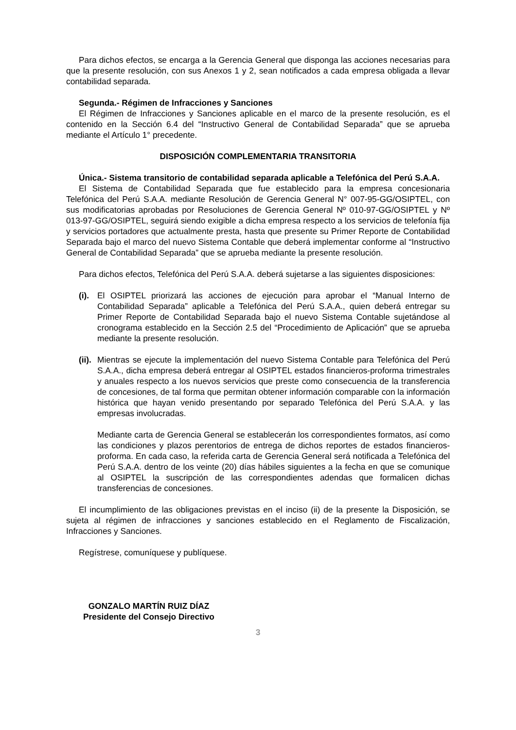Para dichos efectos, se encarga a la Gerencia General que disponga las acciones necesarias para que la presente resolución, con sus Anexos 1 y 2, sean notificados a cada empresa obligada a llevar contabilidad separada.
Segunda.- Régimen de Infracciones y Sanciones
El Régimen de Infracciones y Sanciones aplicable en el marco de la presente resolución, es el contenido en la Sección 6.4 del “Instructivo General de Contabilidad Separada” que se aprueba mediante el Artículo 1° precedente.
DISPOSICIÓN COMPLEMENTARIA TRANSITORIA
Única.- Sistema transitorio de contabilidad separada aplicable a Telefónica del Perú S.A.A.
El Sistema de Contabilidad Separada que fue establecido para la empresa concesionaria Telefónica del Perú S.A.A. mediante Resolución de Gerencia General N° 007-95-GG/OSIPTEL, con sus modificatorias aprobadas por Resoluciones de Gerencia General Nº 010-97-GG/OSIPTEL y Nº 013-97-GG/OSIPTEL, seguirá siendo exigible a dicha empresa respecto a los servicios de telefonía fija y servicios portadores que actualmente presta, hasta que presente su Primer Reporte de Contabilidad Separada bajo el marco del nuevo Sistema Contable que deberá implementar conforme al “Instructivo General de Contabilidad Separada” que se aprueba mediante la presente resolución.
Para dichos efectos, Telefónica del Perú S.A.A. deberá sujetarse a las siguientes disposiciones:
(i).
El OSIPTEL priorizará las acciones de ejecución para aprobar el “Manual Interno de Contabilidad Separada” aplicable a Telefónica del Perú S.A.A., quien deberá entregar su Primer Reporte de Contabilidad Separada bajo el nuevo Sistema Contable sujetándose al cronograma establecido en la Sección 2.5 del “Procedimiento de Aplicación” que se aprueba mediante la presente resolución.
(ii).
Mientras se ejecute la implementación del nuevo Sistema Contable para Telefónica del Perú S.A.A., dicha empresa deberá entregar al OSIPTEL estados financieros-proforma trimestrales y anuales respecto a los nuevos servicios que preste como consecuencia de la transferencia de concesiones, de tal forma que permitan obtener información comparable con la información histórica que hayan venido presentando por separado Telefónica del Perú S.A.A. y las empresas involucradas.
Mediante carta de Gerencia General se establecerán los correspondientes formatos, así como las condiciones y plazos perentorios de entrega de dichos reportes de estados financieros-proforma. En cada caso, la referida carta de Gerencia General será notificada a Telefónica del Perú S.A.A. dentro de los veinte (20) días hábiles siguientes a la fecha en que se comunique al OSIPTEL la suscripción de las correspondientes adendas que formalicen dichas transferencias de concesiones.
El incumplimiento de las obligaciones previstas en el inciso (ii) de la presente la Disposición, se sujeta al régimen de infracciones y sanciones establecido en el Reglamento de Fiscalización, Infracciones y Sanciones.
Regístrese, comuníquese y publíquese.
GONZALO MARTÍN RUIZ DÍAZ
Presidente del Consejo Directivo
3